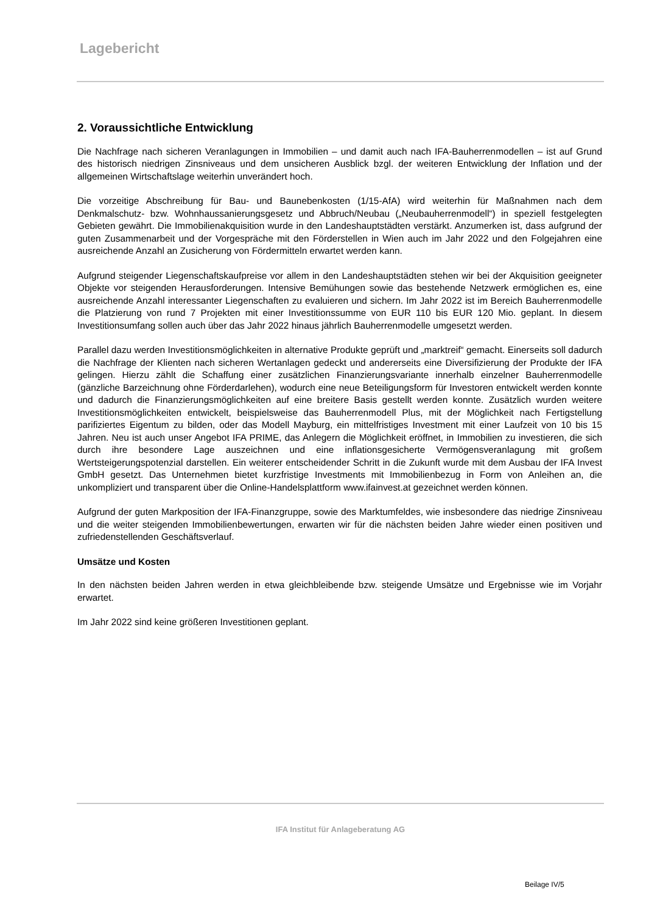Lagebericht
2. Voraussichtliche Entwicklung
Die Nachfrage nach sicheren Veranlagungen in Immobilien – und damit auch nach IFA-Bauherrenmodellen – ist auf Grund des historisch niedrigen Zinsniveaus und dem unsicheren Ausblick bzgl. der weiteren Entwicklung der Inflation und der allgemeinen Wirtschaftslage weiterhin unverändert hoch.
Die vorzeitige Abschreibung für Bau- und Baunebenkosten (1/15-AfA) wird weiterhin für Maßnahmen nach dem Denkmalschutz- bzw. Wohnhaussanierungsgesetz und Abbruch/Neubau („Neubauherrenmodell“) in speziell festgelegten Gebieten gewährt. Die Immobilienakquisition wurde in den Landeshauptstädten verstärkt. Anzumerken ist, dass aufgrund der guten Zusammenarbeit und der Vorgespräche mit den Förderstellen in Wien auch im Jahr 2022 und den Folgejahren eine ausreichende Anzahl an Zusicherung von Fördermitteln erwartet werden kann.
Aufgrund steigender Liegenschaftskaufpreise vor allem in den Landeshauptstädten stehen wir bei der Akquisition geeigneter Objekte vor steigenden Herausforderungen. Intensive Bemühungen sowie das bestehende Netzwerk ermöglichen es, eine ausreichende Anzahl interessanter Liegenschaften zu evaluieren und sichern. Im Jahr 2022 ist im Bereich Bauherrenmodelle die Platzierung von rund 7 Projekten mit einer Investitionssumme von EUR 110 bis EUR 120 Mio. geplant. In diesem Investitionsumfang sollen auch über das Jahr 2022 hinaus jährlich Bauherrenmodelle umgesetzt werden.
Parallel dazu werden Investitionsmöglichkeiten in alternative Produkte geprüft und „marktreif“ gemacht. Einerseits soll dadurch die Nachfrage der Klienten nach sicheren Wertanlagen gedeckt und andererseits eine Diversifizierung der Produkte der IFA gelingen. Hierzu zählt die Schaffung einer zusätzlichen Finanzierungsvariante innerhalb einzelner Bauherrenmodelle (gänzliche Barzeichnung ohne Förderdarlehen), wodurch eine neue Beteiligungsform für Investoren entwickelt werden konnte und dadurch die Finanzierungsmöglichkeiten auf eine breitere Basis gestellt werden konnte. Zusätzlich wurden weitere Investitionsmöglichkeiten entwickelt, beispielsweise das Bauherrenmodell Plus, mit der Möglichkeit nach Fertigstellung parifiziertes Eigentum zu bilden, oder das Modell Mayburg, ein mittelfristiges Investment mit einer Laufzeit von 10 bis 15 Jahren. Neu ist auch unser Angebot IFA PRIME, das Anlegern die Möglichkeit eröffnet, in Immobilien zu investieren, die sich durch ihre besondere Lage auszeichnen und eine inflationsgesicherte Vermögensveranlagung mit großem Wertsteigerungspotenzial darstellen. Ein weiterer entscheidender Schritt in die Zukunft wurde mit dem Ausbau der IFA Invest GmbH gesetzt. Das Unternehmen bietet kurzfristige Investments mit Immobilienbezug in Form von Anleihen an, die unkompliziert und transparent über die Online-Handelsplattform www.ifainvest.at gezeichnet werden können.
Aufgrund der guten Markposition der IFA-Finanzgruppe, sowie des Marktumfeldes, wie insbesondere das niedrige Zinsniveau und die weiter steigenden Immobilienbewertungen, erwarten wir für die nächsten beiden Jahre wieder einen positiven und zufriedenstellenden Geschäftsverlauf.
Umsätze und Kosten
In den nächsten beiden Jahren werden in etwa gleichbleibende bzw. steigende Umsätze und Ergebnisse wie im Vorjahr erwartet.
Im Jahr 2022 sind keine größeren Investitionen geplant.
IFA Institut für Anlageberatung AG
Beilage IV/5